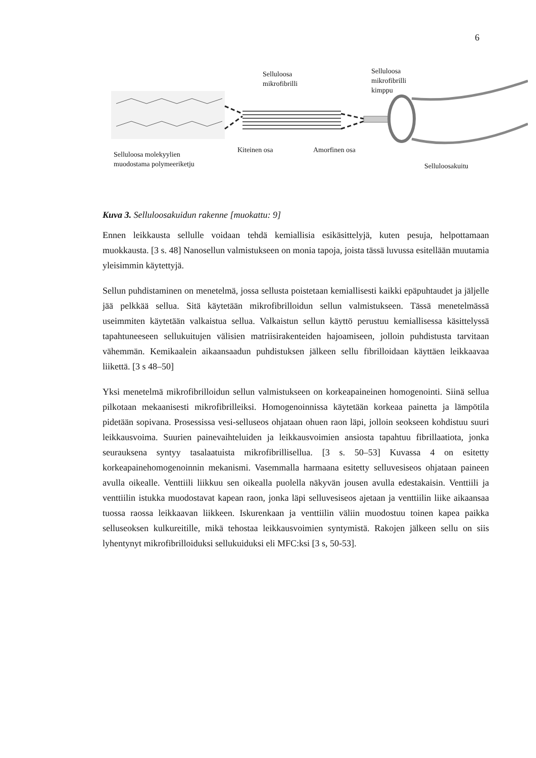6
Selluloosa
mikrofibrilli
Selluloosa
mikrofibrilli
kimppu
Kiteinen osa Amorfinen osa
Selluloosa molekyylien
muodostama polymeeriketju
Selluloosakuitu
Kuva 3. Selluloosakuidun rakenne [muokattu: 9]
Ennen leikkausta sellulle voidaan tehdä kemiallisia esikäsittelyjä, kuten pesuja, helpottamaan muokkausta. [3 s. 48] Nanosellun valmistukseen on monia tapoja, joista tässä luvussa esitellään muutamia yleisimmin käytettyjä.
Sellun puhdistaminen on menetelmä, jossa sellusta poistetaan kemiallisesti kaikki epäpuhtaudet ja jäljelle jää pelkkää sellua. Sitä käytetään mikrofibrilloidun sellun valmistukseen. Tässä menetelmässä useimmiten käytetään valkaistua sellua. Valkaistun sellun käyttö perustuu kemiallisessa käsittelyssä tapahtuneeseen sellukuitujen välisien matriisirakenteiden hajoamiseen, jolloin puhdistusta tarvitaan vähemmän. Kemikaalein aikaansaadun puhdistuksen jälkeen sellu fibrilloidaan käyttäen leikkaavaa liikettä. [3 s 48–50]
Yksi menetelmä mikrofibrilloidun sellun valmistukseen on korkeapaineinen homogenointi. Siinä sellua pilkotaan mekaanisesti mikrofibrilleiksi. Homogenoinnissa käytetään korkeaa painetta ja lämpötila pidetään sopivana. Prosessissa vesi-selluseos ohjataan ohuen raon läpi, jolloin seokseen kohdistuu suuri leikkausvoima. Suurien painevaihteluiden ja leikkausvoimien ansiosta tapahtuu fibrillaatiota, jonka seurauksena syntyy tasalaatuista mikrofibrillisellua. [3 s. 50–53] Kuvassa 4 on esitetty korkeapainehomogenoinnin mekanismi. Vasemmalla harmaana esitetty selluvesiseos ohjataan paineen avulla oikealle. Venttiili liikkuu sen oikealla puolella näkyvän jousen avulla edestakaisin. Venttiili ja venttiilin istukka muodostavat kapean raon, jonka läpi selluvesiseos ajetaan ja venttiilin liike aikaansaa tuossa raossa leikkaavan liikkeen. Iskurenkaan ja venttiilin väliin muodostuu toinen kapea paikka selluseoksen kulkureitille, mikä tehostaa leikkausvoimien syntymistä. Rakojen jälkeen sellu on siis lyhentynyt mikrofibrilloiduksi sellukuiduksi eli MFC:ksi [3 s, 50-53].